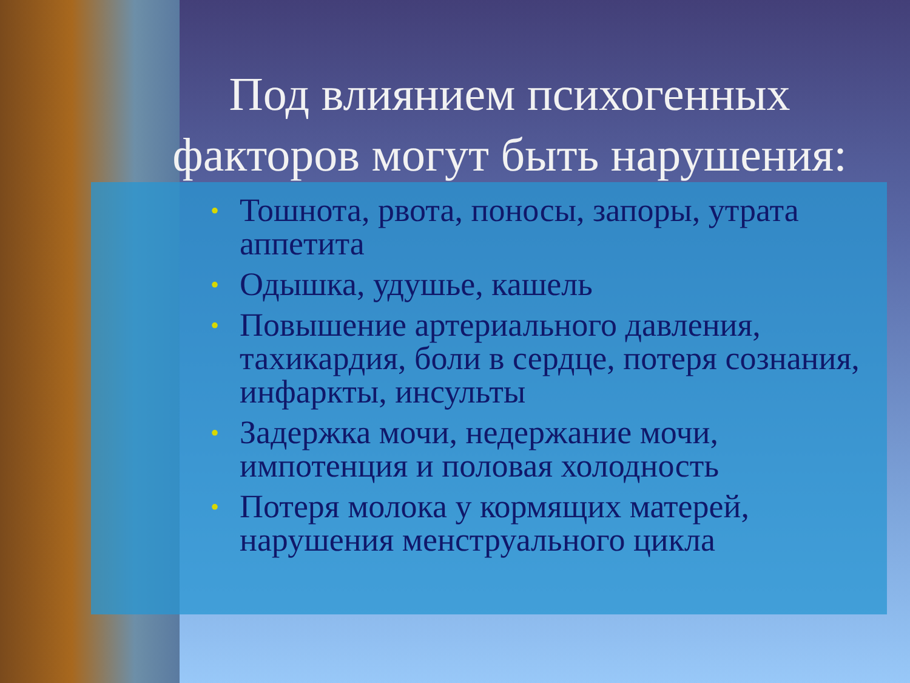Под влиянием психогенных факторов могут быть нарушения:
• Тошнота, рвота, поносы, запоры, утрата аппетита
• Одышка, удушье, кашель
• Повышение артериального давления, тахикардия, боли в сердце, потеря сознания, инфаркты, инсульты
• Задержка мочи, недержание мочи, импотенция и половая холодность
• Потеря молока у кормящих матерей, нарушения менструального цикла